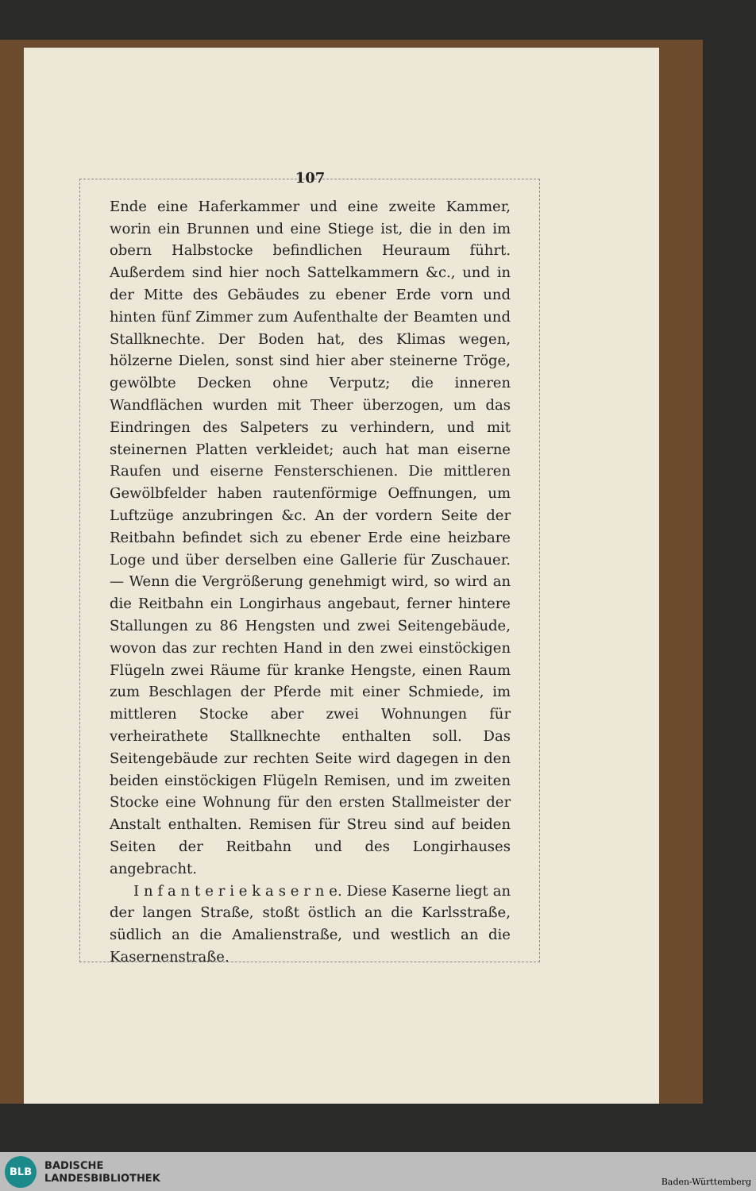107
Ende eine Haferkammer und eine zweite Kammer, worin ein Brunnen und eine Stiege ist, die in den im obern Halbstocke befindlichen Heuraum führt. Außerdem sind hier noch Sattelkammern &c., und in der Mitte des Gebäudes zu ebener Erde vorn und hinten fünf Zimmer zum Aufenthalte der Beamten und Stallknechte. Der Boden hat, des Klimas wegen, hölzerne Dielen, sonst sind hier aber steinerne Tröge, gewölbte Decken ohne Verputz; die inneren Wandflächen wurden mit Theer überzogen, um das Eindringen des Salpeters zu verhindern, und mit steinernen Platten verkleidet; auch hat man eiserne Raufen und eiserne Fensterschienen. Die mittleren Gewölbfelder haben rautenförmige Oeffnungen, um Luftzüge anzubringen &c. An der vordern Seite der Reitbahn befindet sich zu ebener Erde eine heizbare Loge und über derselben eine Gallerie für Zuschauer. — Wenn die Vergrößerung genehmigt wird, so wird an die Reitbahn ein Longirhaus angebaut, ferner hintere Stallungen zu 86 Hengsten und zwei Seitengebäude, wovon das zur rechten Hand in den zwei einstöckigen Flügeln zwei Räume für kranke Hengste, einen Raum zum Beschlagen der Pferde mit einer Schmiede, im mittleren Stocke aber zwei Wohnungen für verheirathete Stallknechte enthalten soll. Das Seitengebäude zur rechten Seite wird dagegen in den beiden einstöckigen Flügeln Remisen, und im zweiten Stocke eine Wohnung für den ersten Stallmeister der Anstalt enthalten. Remisen für Streu sind auf beiden Seiten der Reitbahn und des Longirhauses angebracht.
I n f a n t e r i e k a s e r n e. Diese Kaserne liegt an der langen Straße, stoßt östlich an die Karlsstraße, südlich an die Amalienstraße, und westlich an die Kasernenstraße.
BLB
BADISCHE
LANDESBIBLIOTHEK
Baden-Württemberg